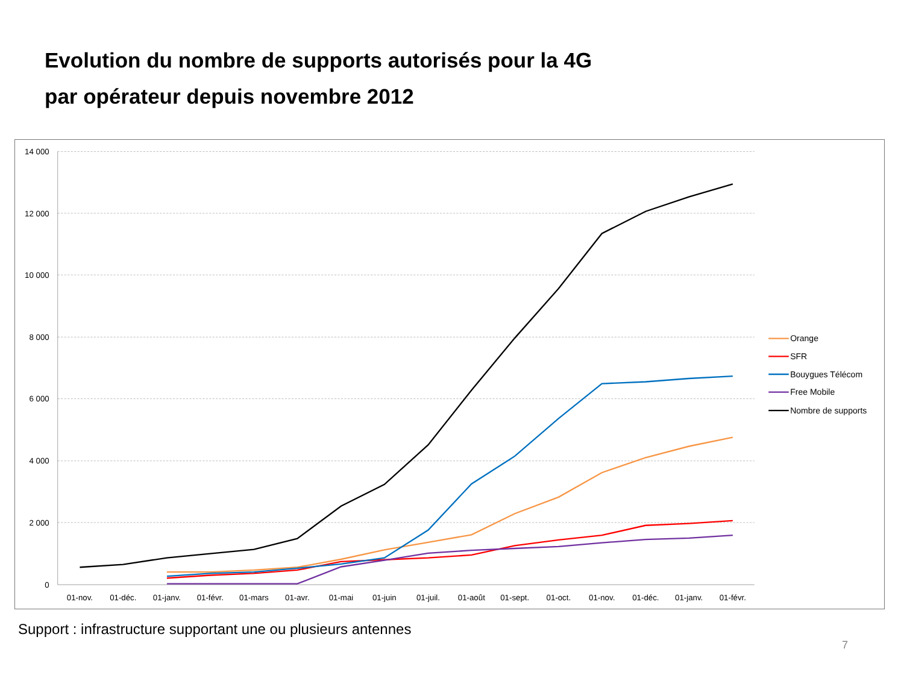Evolution du nombre de supports autorisés pour la 4G
par opérateur depuis novembre 2012
14 000
12 000
10 000
8 000
6 000
4 000
2 000
0
01-nov.
01-déc.
01-janv.
01-févr.
01-mars
01-avr.
01-mai
01-juin
01-juil.
01-août
01-sept.
01-oct.
01-nov.
01-déc.
01-janv.
01-févr.
Orange
SFR
Bouygues Télécom
Free Mobile
Nombre de supports
Support : infrastructure supportant une ou plusieurs antennes
7